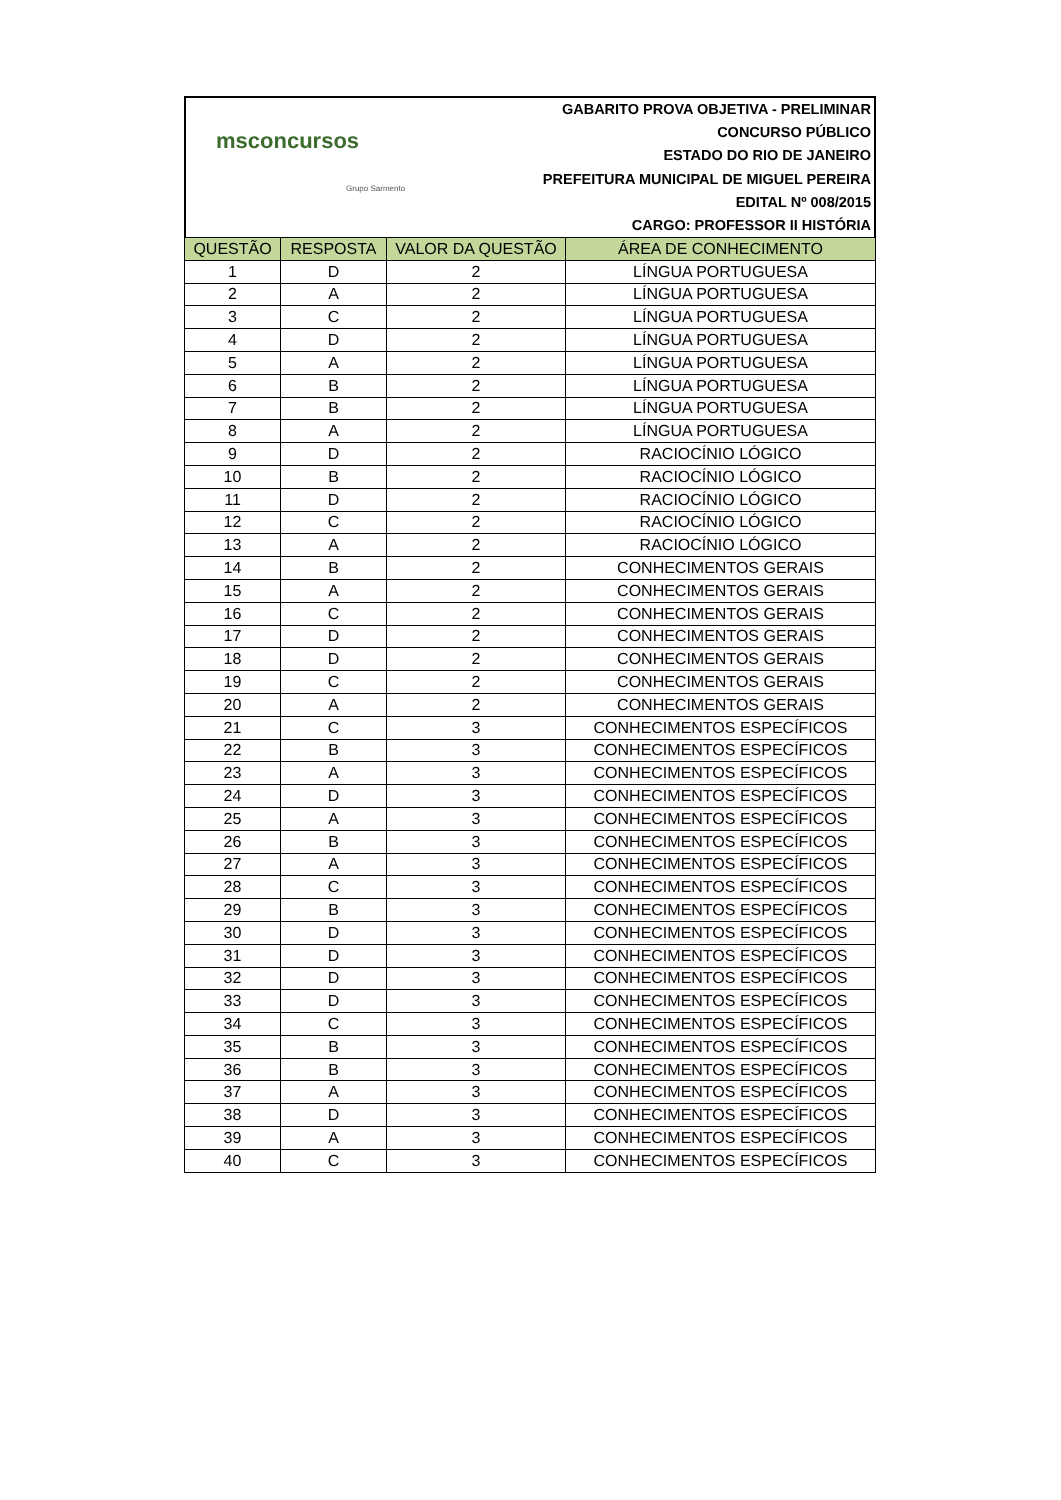msconcursos
Grupo Sarmento
GABARITO PROVA OBJETIVA - PRELIMINAR
CONCURSO PÚBLICO
ESTADO DO RIO DE JANEIRO
PREFEITURA MUNICIPAL DE MIGUEL PEREIRA
EDITAL Nº 008/2015
CARGO: PROFESSOR II HISTÓRIA
| QUESTÃO | RESPOSTA | VALOR DA QUESTÃO | ÁREA DE CONHECIMENTO |
| --- | --- | --- | --- |
| 1 | D | 2 | LÍNGUA PORTUGUESA |
| 2 | A | 2 | LÍNGUA PORTUGUESA |
| 3 | C | 2 | LÍNGUA PORTUGUESA |
| 4 | D | 2 | LÍNGUA PORTUGUESA |
| 5 | A | 2 | LÍNGUA PORTUGUESA |
| 6 | B | 2 | LÍNGUA PORTUGUESA |
| 7 | B | 2 | LÍNGUA PORTUGUESA |
| 8 | A | 2 | LÍNGUA PORTUGUESA |
| 9 | D | 2 | RACIOCÍNIO LÓGICO |
| 10 | B | 2 | RACIOCÍNIO LÓGICO |
| 11 | D | 2 | RACIOCÍNIO LÓGICO |
| 12 | C | 2 | RACIOCÍNIO LÓGICO |
| 13 | A | 2 | RACIOCÍNIO LÓGICO |
| 14 | B | 2 | CONHECIMENTOS GERAIS |
| 15 | A | 2 | CONHECIMENTOS GERAIS |
| 16 | C | 2 | CONHECIMENTOS GERAIS |
| 17 | D | 2 | CONHECIMENTOS GERAIS |
| 18 | D | 2 | CONHECIMENTOS GERAIS |
| 19 | C | 2 | CONHECIMENTOS GERAIS |
| 20 | A | 2 | CONHECIMENTOS GERAIS |
| 21 | C | 3 | CONHECIMENTOS ESPECÍFICOS |
| 22 | B | 3 | CONHECIMENTOS ESPECÍFICOS |
| 23 | A | 3 | CONHECIMENTOS ESPECÍFICOS |
| 24 | D | 3 | CONHECIMENTOS ESPECÍFICOS |
| 25 | A | 3 | CONHECIMENTOS ESPECÍFICOS |
| 26 | B | 3 | CONHECIMENTOS ESPECÍFICOS |
| 27 | A | 3 | CONHECIMENTOS ESPECÍFICOS |
| 28 | C | 3 | CONHECIMENTOS ESPECÍFICOS |
| 29 | B | 3 | CONHECIMENTOS ESPECÍFICOS |
| 30 | D | 3 | CONHECIMENTOS ESPECÍFICOS |
| 31 | D | 3 | CONHECIMENTOS ESPECÍFICOS |
| 32 | D | 3 | CONHECIMENTOS ESPECÍFICOS |
| 33 | D | 3 | CONHECIMENTOS ESPECÍFICOS |
| 34 | C | 3 | CONHECIMENTOS ESPECÍFICOS |
| 35 | B | 3 | CONHECIMENTOS ESPECÍFICOS |
| 36 | B | 3 | CONHECIMENTOS ESPECÍFICOS |
| 37 | A | 3 | CONHECIMENTOS ESPECÍFICOS |
| 38 | D | 3 | CONHECIMENTOS ESPECÍFICOS |
| 39 | A | 3 | CONHECIMENTOS ESPECÍFICOS |
| 40 | C | 3 | CONHECIMENTOS ESPECÍFICOS |